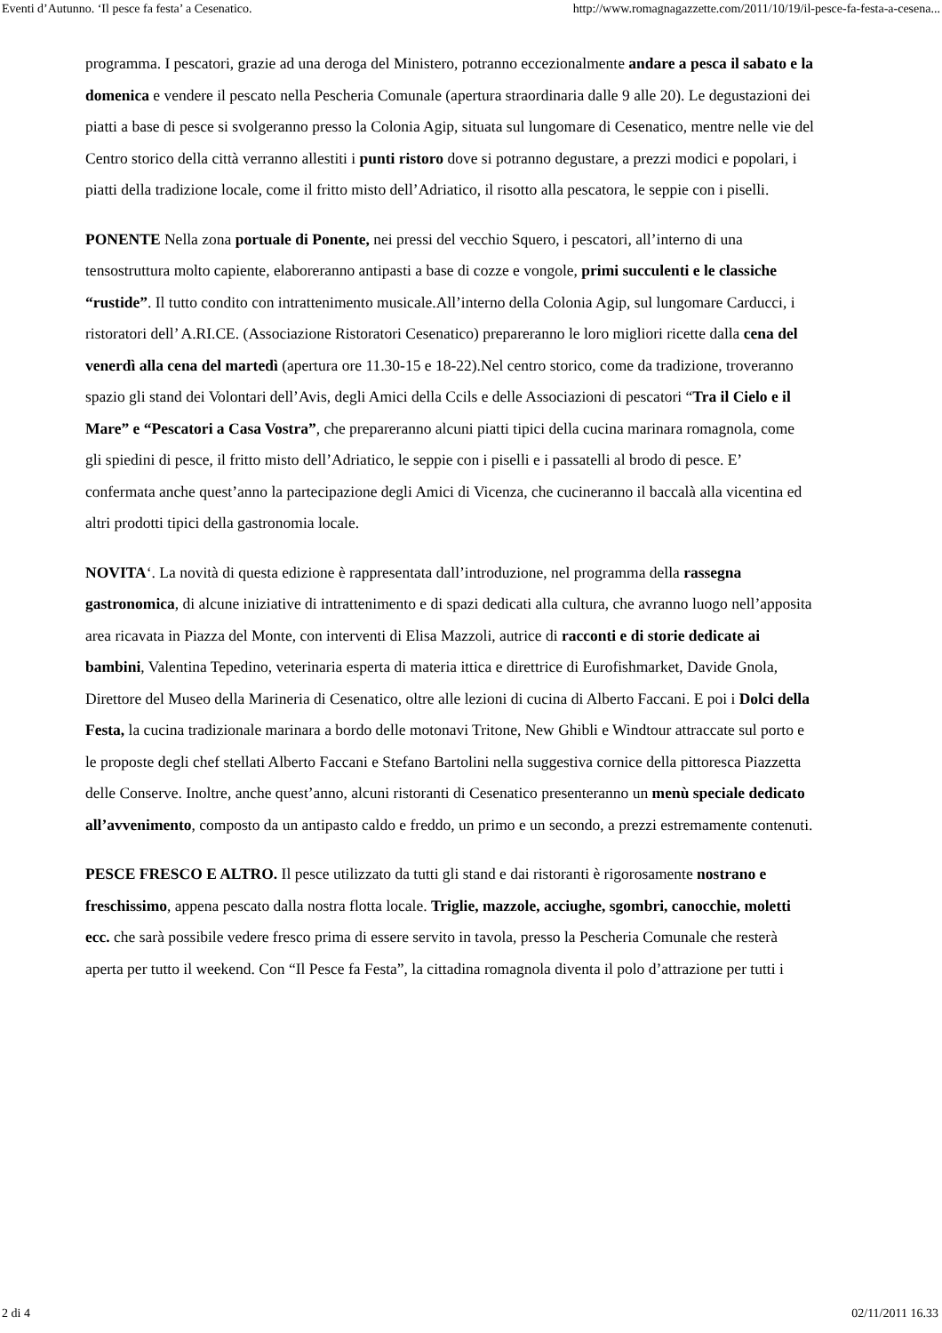Eventi d’Autunno. ‘Il pesce fa festa’ a Cesenatico. http://www.romagnagazzette.com/2011/10/19/il-pesce-fa-festa-a-cesena...
programma. I pescatori, grazie ad una deroga del Ministero, potranno eccezionalmente andare a pesca il sabato e la domenica e vendere il pescato nella Pescheria Comunale (apertura straordinaria dalle 9 alle 20). Le degustazioni dei piatti a base di pesce si svolgeranno presso la Colonia Agip, situata sul lungomare di Cesenatico, mentre nelle vie del Centro storico della città verranno allestiti i punti ristoro dove si potranno degustare, a prezzi modici e popolari, i piatti della tradizione locale, come il fritto misto dell’Adriatico, il risotto alla pescatora, le seppie con i piselli.
PONENTE Nella zona portuale di Ponente, nei pressi del vecchio Squero, i pescatori, all’interno di una tensostruttura molto capiente, elaboreranno antipasti a base di cozze e vongole, primi succulenti e le classiche “rustide”. Il tutto condito con intrattenimento musicale.All’interno della Colonia Agip, sul lungomare Carducci, i ristoratori dell’ A.RI.CE. (Associazione Ristoratori Cesenatico) prepareranno le loro migliori ricette dalla cena del venerdì alla cena del martedì (apertura ore 11.30-15 e 18-22).Nel centro storico, come da tradizione, troveranno spazio gli stand dei Volontari dell’Avis, degli Amici della Ccils e delle Associazioni di pescatori “Tra il Cielo e il Mare” e “Pescatori a Casa Vostra”, che prepareranno alcuni piatti tipici della cucina marinara romagnola, come gli spiedini di pesce, il fritto misto dell’Adriatico, le seppie con i piselli e i passatelli al brodo di pesce. E’ confermata anche quest’anno la partecipazione degli Amici di Vicenza, che cucineranno il baccalà alla vicentina ed altri prodotti tipici della gastronomia locale.
NOVITA‘. La novità di questa edizione è rappresentata dall’introduzione, nel programma della rassegna gastronomica, di alcune iniziative di intrattenimento e di spazi dedicati alla cultura, che avranno luogo nell’apposita area ricavata in Piazza del Monte, con interventi di Elisa Mazzoli, autrice di racconti e di storie dedicate ai bambini, Valentina Tepedino, veterinaria esperta di materia ittica e direttrice di Eurofishmarket, Davide Gnola, Direttore del Museo della Marineria di Cesenatico, oltre alle lezioni di cucina di Alberto Faccani. E poi i Dolci della Festa, la cucina tradizionale marinara a bordo delle motonavi Tritone, New Ghibli e Windtour attraccate sul porto e le proposte degli chef stellati Alberto Faccani e Stefano Bartolini nella suggestiva cornice della pittoresca Piazzetta delle Conserve. Inoltre, anche quest’anno, alcuni ristoranti di Cesenatico presenteranno un menù speciale dedicato all’avvenimento, composto da un antipasto caldo e freddo, un primo e un secondo, a prezzi estremamente contenuti.
PESCE FRESCO E ALTRO. Il pesce utilizzato da tutti gli stand e dai ristoranti è rigorosamente nostrano e freschissimo, appena pescato dalla nostra flotta locale. Triglie, mazzole, acciughe, sgombri, canocchie, moletti ecc. che sarà possibile vedere fresco prima di essere servito in tavola, presso la Pescheria Comunale che resterà aperta per tutto il weekend. Con “Il Pesce fa Festa”, la cittadina romagnola diventa il polo d’attrazione per tutti i
2 di 4 02/11/2011 16.33